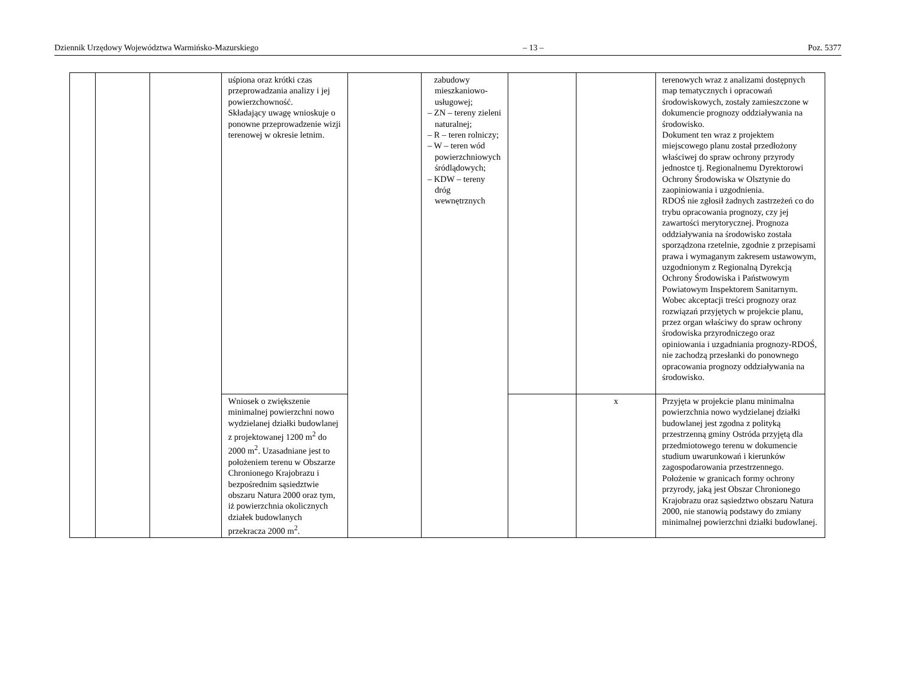Dziennik Urzędowy Województwa Warmińsko-Mazurskiego – 13 – Poz. 5377
| | | | uśpiona oraz krótki czas przeprowadzania analizy i jej powierzchowność. Składający uwagę wnioskuje o ponowne przeprowadzenie wizji terenowej w okresie letnim. | | zabudowy mieszkaniowo-usługowej; – ZN – tereny zieleni naturalnej; – R – teren rolniczy; – W – teren wód powierzchniowych śródlądowych; – KDW – tereny dróg wewnętrznych | | | terenowych wraz z analizami dostępnych map tematycznych i opracowań środowiskowych, zostały zamieszczone w dokumencie prognozy oddziaływania na środowisko. Dokument ten wraz z projektem miejscowego planu został przedłożony właściwej do spraw ochrony przyrody jednostce tj. Regionalnemu Dyrektorowi Ochrony Środowiska w Olsztynie do zaopiniowania i uzgodnienia. RDOŚ nie zgłosił żadnych zastrzeżeń co do trybu opracowania prognozy, czy jej zawartości merytorycznej. Prognoza oddziaływania na środowisko została sporządzona rzetelnie, zgodnie z przepisami prawa i wymaganym zakresem ustawowym, uzgodnionym z Regionalną Dyrekcją Ochrony Środowiska i Państwowym Powiatowym Inspektorem Sanitarnym. Wobec akceptacji treści prognozy oraz rozwiązań przyjętych w projekcie planu, przez organ właściwy do spraw ochrony środowiska przyrodniczego oraz opiniowania i uzgadniania prognozy-RDOŚ, nie zachodzą przesłanki do ponownego opracowania prognozy oddziaływania na środowisko. |
| | | | Wniosek o zwiększenie minimalnej powierzchni nowo wydzielanej działki budowlanej z projektowanej 1200 m<sup>2</sup> do 2000 m<sup>2</sup>. Uzasadniane jest to położeniem terenu w Obszarze Chronionego Krajobrazu i bezpośrednim sąsiedztwie obszaru Natura 2000 oraz tym, iż powierzchnia okolicznych działek budowlanych przekracza 2000 m<sup>2</sup>. | | | | x | Przyjęta w projekcie planu minimalna powierzchnia nowo wydzielanej działki budowlanej jest zgodna z polityką przestrzenną gminy Ostróda przyjętą dla przedmiotowego terenu w dokumencie studium uwarunkowań i kierunków zagospodarowania przestrzennego. Położenie w granicach formy ochrony przyrody, jaką jest Obszar Chronionego Krajobrazu oraz sąsiedztwo obszaru Natura 2000, nie stanowią podstawy do zmiany minimalnej powierzchni działki budowlanej. |